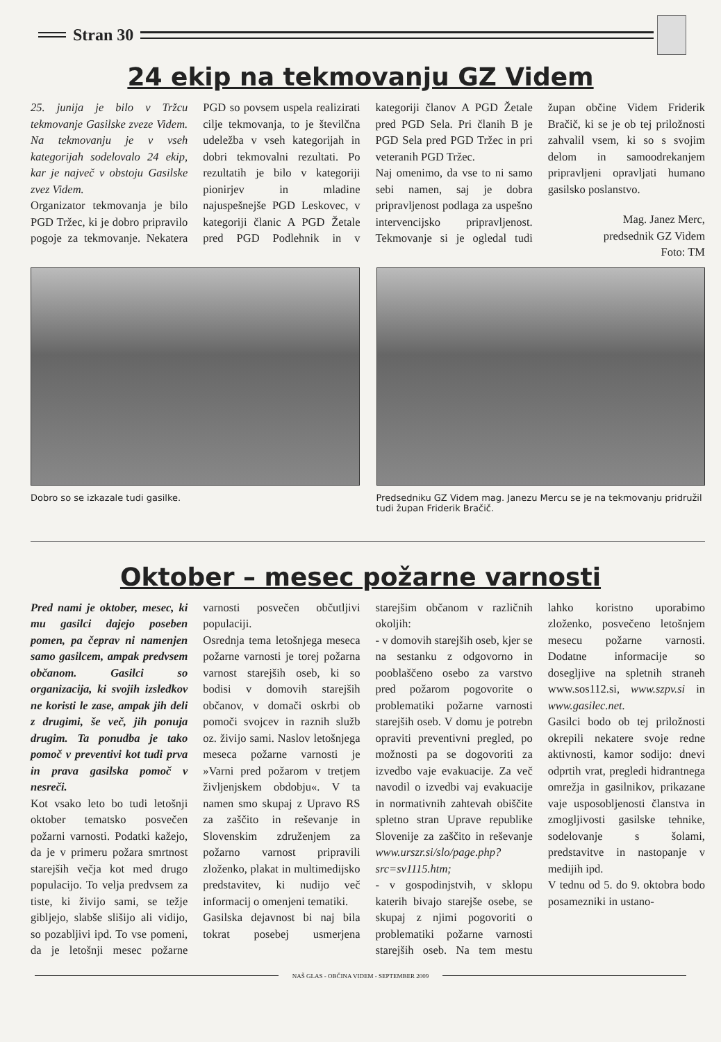Stran 30
24 ekip na tekmovanju GZ Videm
25. junija je bilo v Tržcu tekmovanje Gasilske zveze Videm. Na tekmovanju je v vseh kategorijah sodelovalo 24 ekip, kar je največ v obstoju Gasilske zvez Videm.
Organizator tekmovanja je bilo PGD Tržec, ki je dobro pripravilo pogoje za tekmovanje. Nekatera PGD so povsem uspela realizirati cilje tekmovanja, to je številčna udeležba v vseh kategorijah in dobri tekmovalni rezultati. Po rezultatih je bilo v kategoriji pionirjev in mladine najuspešnejše PGD Leskovec, v kategoriji članic A PGD Žetale pred PGD Podlehnik in v kategoriji članov A PGD Žetale pred PGD Sela. Pri članih B je PGD Sela pred PGD Tržec in pri veteranih PGD Tržec.
Naj omenimo, da vse to ni samo sebi namen, saj je dobra pripravljenost podlaga za uspešno intervencijsko pripravljenost. Tekmovanje si je ogledal tudi župan občine Videm Friderik Bračič, ki se je ob tej priložnosti zahvalil vsem, ki so s svojim delom in samoodrekanjem pripravljeni opravljati humano gasilsko poslanstvo.
Mag. Janez Merc,
predsednik GZ Videm
Foto: TM
Dobro so se izkazale tudi gasilke.
Predsedniku GZ Videm mag. Janezu Mercu se je na tekmovanju pridružil tudi župan Friderik Bračič.
Oktober – mesec požarne varnosti
Pred nami je oktober, mesec, ki mu gasilci dajejo poseben pomen, pa čeprav ni namenjen samo gasilcem, ampak predvsem občanom. Gasilci so organizacija, ki svojih izsledkov ne koristi le zase, ampak jih deli z drugimi, še več, jih ponuja drugim. Ta ponudba je tako pomoč v preventivi kot tudi prva in prava gasilska pomoč v nesreči.
Kot vsako leto bo tudi letošnji oktober tematsko posvečen požarni varnosti. Podatki kažejo, da je v primeru požara smrtnost starejših večja kot med drugo populacijo. To velja predvsem za tiste, ki živijo sami, se težje gibljejo, slabše slišijo ali vidijo, so pozabljivi ipd. To vse pomeni, da je letošnji mesec požarne varnosti posvečen občutljivi populaciji.
Osrednja tema letošnjega meseca požarne varnosti je torej požarna varnost starejših oseb, ki so bodisi v domovih starejših občanov, v domači oskrbi ob pomoči svojcev in raznih služb oz. živijo sami. Naslov letošnjega meseca požarne varnosti je »Varni pred požarom v tretjem življenjskem obdobju«. V ta namen smo skupaj z Upravo RS za zaščito in reševanje in Slovenskim združenjem za požarno varnost pripravili zloženko, plakat in multimedijsko predstavitev, ki nudijo več informacij o omenjeni tematiki.
Gasilska dejavnost bi naj bila tokrat posebej usmerjena starejšim občanom v različnih okoljih:
- v domovih starejših oseb, kjer se na sestanku z odgovorno in pooblaščeno osebo za varstvo pred požarom pogovorite o problematiki požarne varnosti starejših oseb. V domu je potrebn opraviti preventivni pregled, po možnosti pa se dogovoriti za izvedbo vaje evakuacije. Za več navodil o izvedbi vaj evakuacije in normativnih zahtevah obiščite spletno stran Uprave republike Slovenije za zaščito in reševanje www.urszr.si/slo/page.php?src=sv1115.htm;
- v gospodinjstvih, v sklopu katerih bivajo starejše osebe, se skupaj z njimi pogovoriti o problematiki požarne varnosti starejših oseb. Na tem mestu lahko koristno uporabimo zloženko, posvečeno letošnjem mesecu požarne varnosti. Dodatne informacije so dosegljive na spletnih straneh www.sos112.si, www.szpv.si in www.gasilec.net.
Gasilci bodo ob tej priložnosti okrepili nekatere svoje redne aktivnosti, kamor sodijo: dnevi odprtih vrat, pregledi hidrantnega omrežja in gasilnikov, prikazane vaje usposobljenosti članstva in zmogljivosti gasilske tehnike, sodelovanje s šolami, predstavitve in nastopanje v medijih ipd.
V tednu od 5. do 9. oktobra bodo posamezniki in ustano-
NAŠ GLAS - OBČINA VIDEM - SEPTEMBER 2009